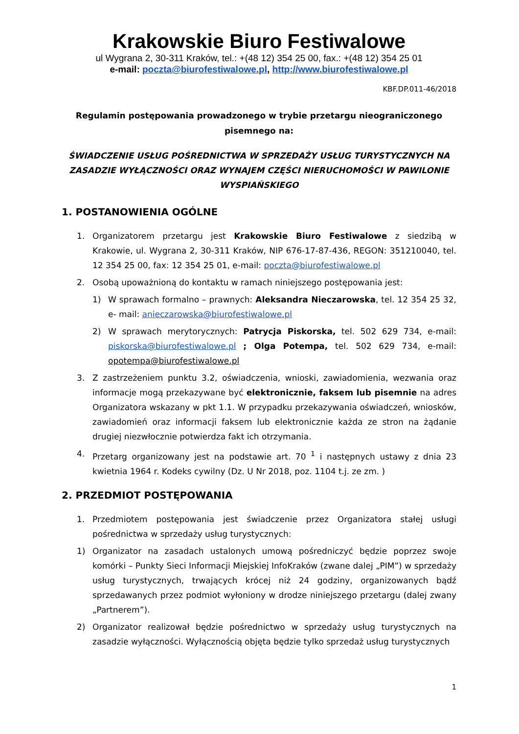Krakowskie Biuro Festiwalowe
ul Wygrana 2, 30-311 Kraków, tel.: +(48 12) 354 25 00, fax.: +(48 12) 354 25 01
e-mail: poczta@biurofestiwalowe.pl, http://www.biurofestiwalowe.pl
KBF.DP.011-46/2018
Regulamin postępowania prowadzonego w trybie przetargu nieograniczonego pisemnego na:
ŚWIADCZENIE USŁUG POŚREDNICTWA W SPRZEDAŻY USŁUG TURYSTYCZNYCH NA ZASADZIE WYŁĄCZNOŚCI ORAZ WYNAJEM CZĘŚCI NIERUCHOMOŚCI W PAWILONIE WYSPIAŃSKIEGO
1. POSTANOWIENIA OGÓLNE
1. Organizatorem przetargu jest Krakowskie Biuro Festiwalowe z siedzibą w Krakowie, ul. Wygrana 2, 30-311 Kraków, NIP 676-17-87-436, REGON: 351210040, tel. 12 354 25 00, fax: 12 354 25 01, e-mail: poczta@biurofestiwalowe.pl
2. Osobą upoważnioną do kontaktu w ramach niniejszego postępowania jest:
1) W sprawach formalno – prawnych: Aleksandra Nieczarowska, tel. 12 354 25 32, e- mail: anieczarowska@biurofestiwalowe.pl
2) W sprawach merytorycznych: Patrycja Piskorska, tel. 502 629 734, e-mail: piskorska@biurofestiwalowe.pl ; Olga Potempa, tel. 502 629 734, e-mail: opotempa@biurofestiwalowe.pl
3. Z zastrzeżeniem punktu 3.2, oświadczenia, wnioski, zawiadomienia, wezwania oraz informacje mogą przekazywane być elektronicznie, faksem lub pisemnie na adres Organizatora wskazany w pkt 1.1. W przypadku przekazywania oświadczeń, wniosków, zawiadomień oraz informacji faksem lub elektronicznie każda ze stron na żądanie drugiej niezwłocznie potwierdza fakt ich otrzymania.
4. Przetarg organizowany jest na podstawie art. 70 <sup>1</sup> i następnych ustawy z dnia 23 kwietnia 1964 r. Kodeks cywilny (Dz. U Nr 2018, poz. 1104 t.j. ze zm. )
2. PRZEDMIOT POSTĘPOWANIA
1. Przedmiotem postępowania jest świadczenie przez Organizatora stałej usługi pośrednictwa w sprzedaży usług turystycznych:
1) Organizator na zasadach ustalonych umową pośredniczyć będzie poprzez swoje komórki – Punkty Sieci Informacji Miejskiej InfoKraków (zwane dalej „PIM”) w sprzedaży usług turystycznych, trwających krócej niż 24 godziny, organizowanych bądź sprzedawanych przez podmiot wyłoniony w drodze niniejszego przetargu (dalej zwany „Partnerem”).
2) Organizator realizował będzie pośrednictwo w sprzedaży usług turystycznych na zasadzie wyłączności. Wyłącznością objęta będzie tylko sprzedaż usług turystycznych
1